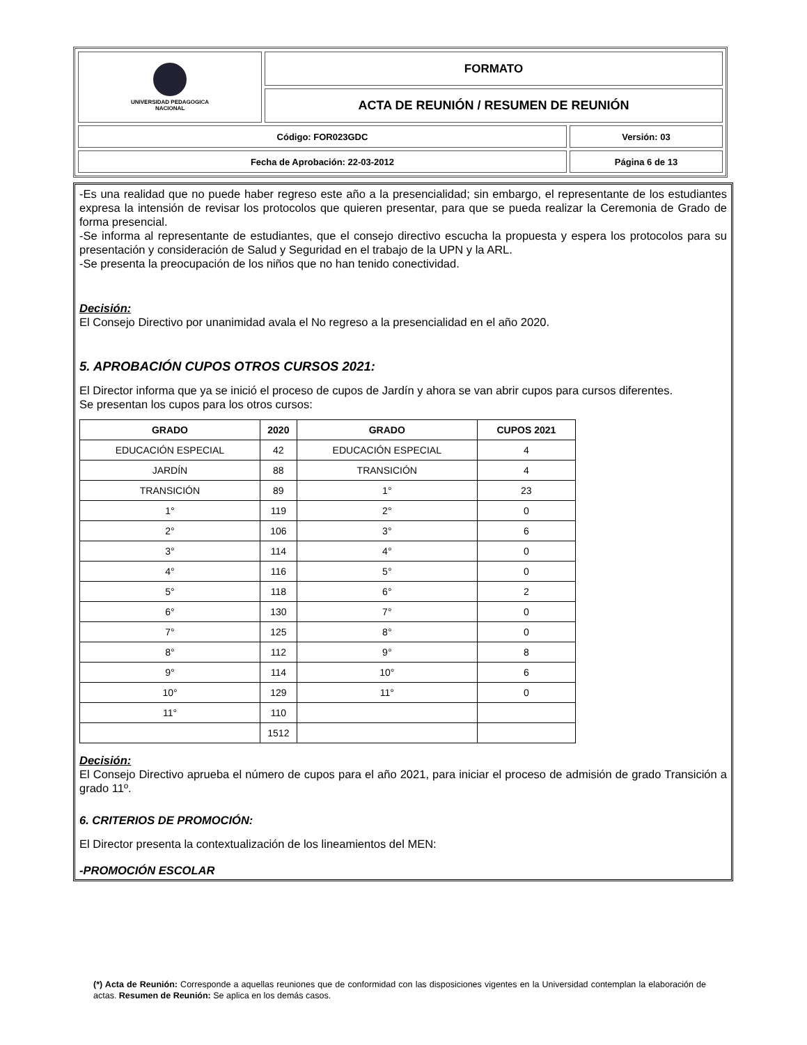| UNIVERSIDAD PEDAGOGICA NACIONAL | FORMATO | |
| | ACTA DE REUNIÓN / RESUMEN DE REUNIÓN | |
| Código: FOR023GDC | | Versión: 03 |
| Fecha de Aprobación: 22-03-2012 | | Página 6 de 13 |
-Es una realidad que no puede haber regreso este año a la presencialidad; sin embargo, el representante de los estudiantes expresa la intensión de revisar los protocolos que quieren presentar, para que se pueda realizar la Ceremonia de Grado de forma presencial.
-Se informa al representante de estudiantes, que el consejo directivo escucha la propuesta y espera los protocolos para su presentación y consideración de Salud y Seguridad en el trabajo de la UPN y la ARL.
-Se presenta la preocupación de los niños que no han tenido conectividad.
Decisión:
El Consejo Directivo por unanimidad avala el No regreso a la presencialidad en el año 2020.
5. APROBACIÓN CUPOS OTROS CURSOS 2021:
El Director informa que ya se inició el proceso de cupos de Jardín y ahora se van abrir cupos para cursos diferentes.
Se presentan los cupos para los otros cursos:
| GRADO | 2020 | GRADO | CUPOS 2021 |
| --- | --- | --- | --- |
| EDUCACIÓN ESPECIAL | 42 | EDUCACIÓN ESPECIAL | 4 |
| JARDÍN | 88 | TRANSICIÓN | 4 |
| TRANSICIÓN | 89 | 1° | 23 |
| 1° | 119 | 2° | 0 |
| 2° | 106 | 3° | 6 |
| 3° | 114 | 4° | 0 |
| 4° | 116 | 5° | 0 |
| 5° | 118 | 6° | 2 |
| 6° | 130 | 7° | 0 |
| 7° | 125 | 8° | 0 |
| 8° | 112 | 9° | 8 |
| 9° | 114 | 10° | 6 |
| 10° | 129 | 11° | 0 |
| 11° | 110 | | |
| | 1512 | | |
Decisión:
El Consejo Directivo aprueba el número de cupos para el año 2021, para iniciar el proceso de admisión de grado Transición a grado 11º.
6. CRITERIOS DE PROMOCIÓN:
El Director presenta la contextualización de los lineamientos del MEN:
-PROMOCIÓN ESCOLAR
(*) Acta de Reunión: Corresponde a aquellas reuniones que de conformidad con las disposiciones vigentes en la Universidad contemplan la elaboración de actas. Resumen de Reunión: Se aplica en los demás casos.